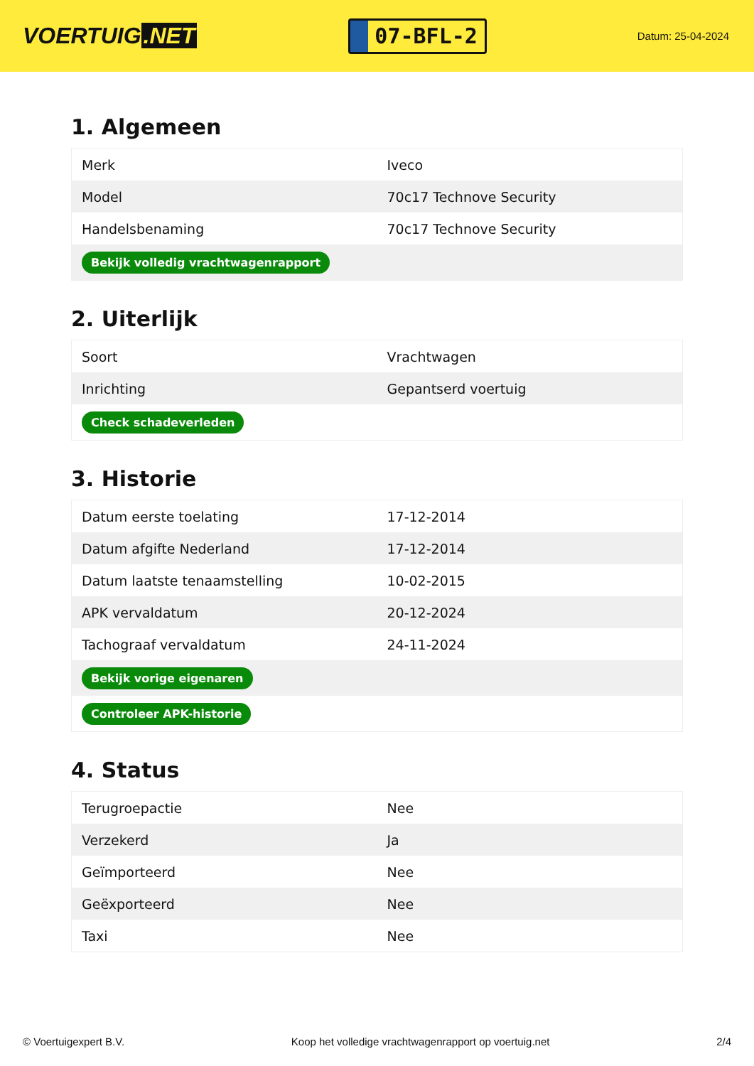VOERTUIG.NET
07-BFL-2
Datum: 25-04-2024
1. Algemeen
| Merk | Iveco |
| Model | 70c17 Technove Security |
| Handelsbenaming | 70c17 Technove Security |
| Bekijk volledig vrachtwagenrapport | |
2. Uiterlijk
| Soort | Vrachtwagen |
| Inrichting | Gepantserd voertuig |
| Check schadeverleden | |
3. Historie
| Datum eerste toelating | 17-12-2014 |
| Datum afgifte Nederland | 17-12-2014 |
| Datum laatste tenaamstelling | 10-02-2015 |
| APK vervaldatum | 20-12-2024 |
| Tachograaf vervaldatum | 24-11-2024 |
| Bekijk vorige eigenaren | |
| Controleer APK-historie | |
4. Status
| Terugroepactie | Nee |
| Verzekerd | Ja |
| Geïmporteerd | Nee |
| Geëxporteerd | Nee |
| Taxi | Nee |
© Voertuigexpert B.V. Koop het volledige vrachtwagenrapport op voertuig.net 2/4